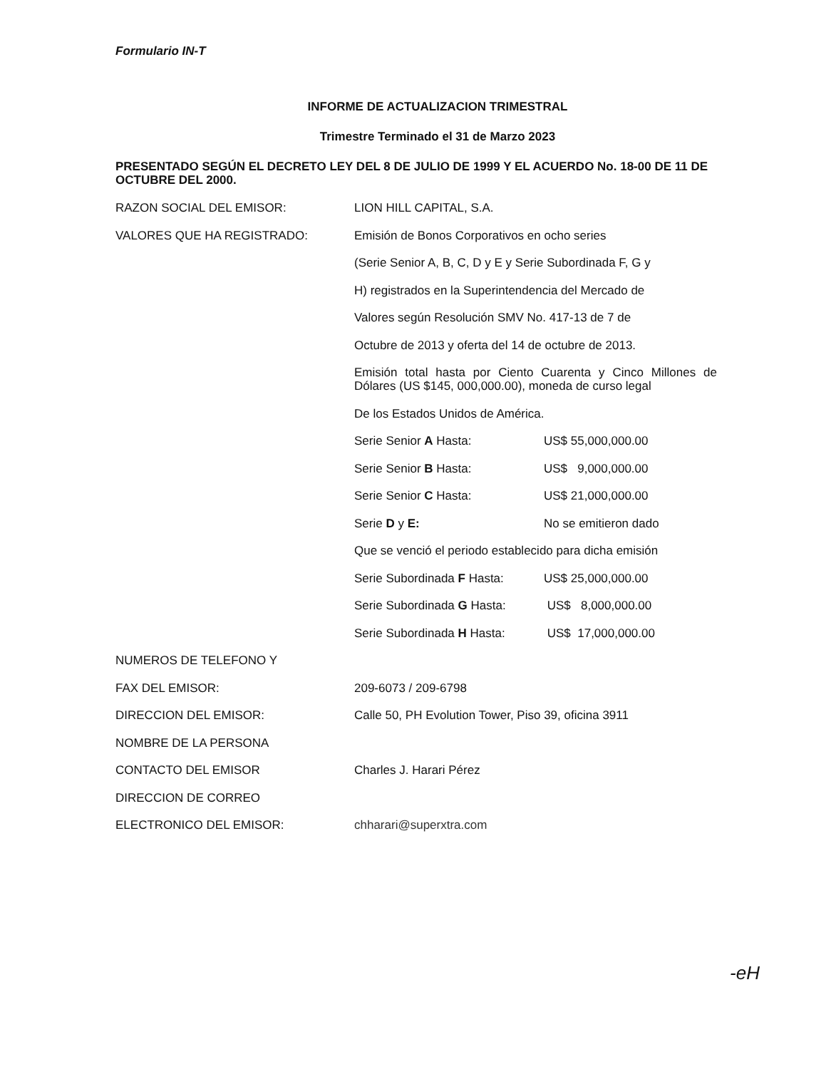Formulario IN-T
INFORME DE ACTUALIZACION TRIMESTRAL
Trimestre Terminado el 31 de Marzo 2023
PRESENTADO SEGÚN EL DECRETO LEY DEL 8 DE JULIO DE 1999 Y EL ACUERDO No. 18-00 DE 11 DE OCTUBRE DEL 2000.
RAZON SOCIAL DEL EMISOR: LION HILL CAPITAL, S.A.
VALORES QUE HA REGISTRADO: Emisión de Bonos Corporativos en ocho series
(Serie Senior A, B, C, D y E y Serie Subordinada F, G y
H) registrados en la Superintendencia del Mercado de
Valores según Resolución SMV No. 417-13 de 7 de
Octubre de 2013 y oferta del 14 de octubre de 2013.
Emisión total hasta por Ciento Cuarenta y Cinco Millones de Dólares (US $145, 000,000.00), moneda de curso legal
De los Estados Unidos de América.
Serie Senior A Hasta: US$ 55,000,000.00
Serie Senior B Hasta: US$ 9,000,000.00
Serie Senior C Hasta: US$ 21,000,000.00
Serie D y E: No se emitieron dado
Que se venció el periodo establecido para dicha emisión
Serie Subordinada F Hasta: US$ 25,000,000.00
Serie Subordinada G Hasta: US$ 8,000,000.00
Serie Subordinada H Hasta: US$ 17,000,000.00
NUMEROS DE TELEFONO Y
FAX DEL EMISOR: 209-6073 / 209-6798
DIRECCION DEL EMISOR: Calle 50, PH Evolution Tower, Piso 39, oficina 3911
NOMBRE DE LA PERSONA
CONTACTO DEL EMISOR Charles J. Harari Pérez
DIRECCION DE CORREO
ELECTRONICO DEL EMISOR: chharari@superxtra.com
-eH